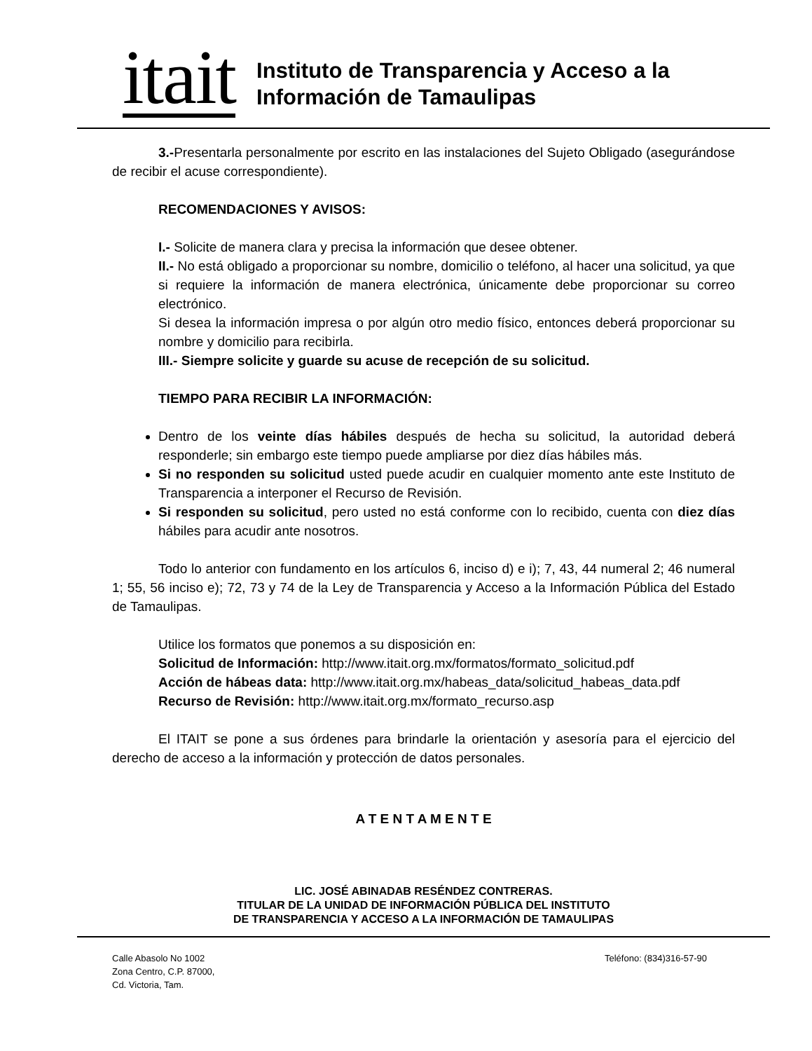itait
Instituto de Transparencia y Acceso a la
Información de Tamaulipas
3.-Presentarla personalmente por escrito en las instalaciones del Sujeto Obligado (asegurándose de recibir el acuse correspondiente).
RECOMENDACIONES Y AVISOS:
I.- Solicite de manera clara y precisa la información que desee obtener.
II.- No está obligado a proporcionar su nombre, domicilio o teléfono, al hacer una solicitud, ya que si requiere la información de manera electrónica, únicamente debe proporcionar su correo electrónico.
Si desea la información impresa o por algún otro medio físico, entonces deberá proporcionar su nombre y domicilio para recibirla.
III.- Siempre solicite y guarde su acuse de recepción de su solicitud.
TIEMPO PARA RECIBIR LA INFORMACIÓN:
Dentro de los veinte días hábiles después de hecha su solicitud, la autoridad deberá responderle; sin embargo este tiempo puede ampliarse por diez días hábiles más.
Si no responden su solicitud usted puede acudir en cualquier momento ante este Instituto de Transparencia a interponer el Recurso de Revisión.
Si responden su solicitud, pero usted no está conforme con lo recibido, cuenta con diez días hábiles para acudir ante nosotros.
Todo lo anterior con fundamento en los artículos 6, inciso d) e i); 7, 43, 44 numeral 2; 46 numeral 1; 55, 56 inciso e); 72, 73 y 74 de la Ley de Transparencia y Acceso a la Información Pública del Estado de Tamaulipas.
Utilice los formatos que ponemos a su disposición en:
Solicitud de Información: http://www.itait.org.mx/formatos/formato_solicitud.pdf
Acción de hábeas data: http://www.itait.org.mx/habeas_data/solicitud_habeas_data.pdf
Recurso de Revisión: http://www.itait.org.mx/formato_recurso.asp
El ITAIT se pone a sus órdenes para brindarle la orientación y asesoría para el ejercicio del derecho de acceso a la información y protección de datos personales.
A T E N T A M E N T E
LIC. JOSÉ ABINADAB RESÉNDEZ CONTRERAS.
TITULAR DE LA UNIDAD DE INFORMACIÓN PÚBLICA DEL INSTITUTO
DE TRANSPARENCIA Y ACCESO A LA INFORMACIÓN DE TAMAULIPAS
Calle Abasolo No 1002
Zona Centro, C.P. 87000,
Cd. Victoria, Tam.
Teléfono: (834)316-57-90